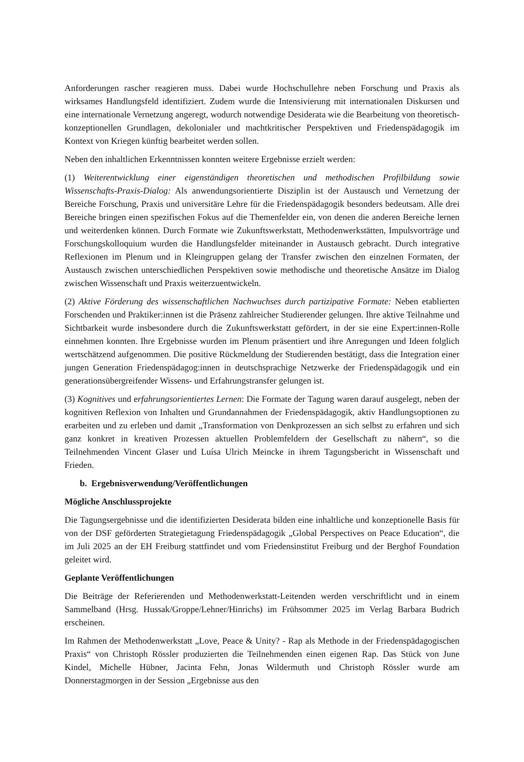Anforderungen rascher reagieren muss. Dabei wurde Hochschullehre neben Forschung und Praxis als wirksames Handlungsfeld identifiziert. Zudem wurde die Intensivierung mit internationalen Diskursen und eine internationale Vernetzung angeregt, wodurch notwendige Desiderata wie die Bearbeitung von theoretisch-konzeptionellen Grundlagen, dekolonialer und machtkritischer Perspektiven und Friedenspädagogik im Kontext von Kriegen künftig bearbeitet werden sollen.
Neben den inhaltlichen Erkenntnissen konnten weitere Ergebnisse erzielt werden:
(1) Weiterentwicklung einer eigenständigen theoretischen und methodischen Profilbildung sowie Wissenschafts-Praxis-Dialog: Als anwendungsorientierte Disziplin ist der Austausch und Vernetzung der Bereiche Forschung, Praxis und universitäre Lehre für die Friedenspädagogik besonders bedeutsam. Alle drei Bereiche bringen einen spezifischen Fokus auf die Themenfelder ein, von denen die anderen Bereiche lernen und weiterdenken können. Durch Formate wie Zukunftswerkstatt, Methodenwerkstätten, Impulsvorträge und Forschungskolloquium wurden die Handlungsfelder miteinander in Austausch gebracht. Durch integrative Reflexionen im Plenum und in Kleingruppen gelang der Transfer zwischen den einzelnen Formaten, der Austausch zwischen unterschiedlichen Perspektiven sowie methodische und theoretische Ansätze im Dialog zwischen Wissenschaft und Praxis weiterzuentwickeln.
(2) Aktive Förderung des wissenschaftlichen Nachwuchses durch partizipative Formate: Neben etablierten Forschenden und Praktiker:innen ist die Präsenz zahlreicher Studierender gelungen. Ihre aktive Teilnahme und Sichtbarkeit wurde insbesondere durch die Zukunftswerkstatt gefördert, in der sie eine Expert:innen-Rolle einnehmen konnten. Ihre Ergebnisse wurden im Plenum präsentiert und ihre Anregungen und Ideen folglich wertschätzend aufgenommen. Die positive Rückmeldung der Studierenden bestätigt, dass die Integration einer jungen Generation Friedenspädagog:innen in deutschsprachige Netzwerke der Friedenspädagogik und ein generationsübergreifender Wissens- und Erfahrungstransfer gelungen ist.
(3) Kognitives und erfahrungsorientiertes Lernen: Die Formate der Tagung waren darauf ausgelegt, neben der kognitiven Reflexion von Inhalten und Grundannahmen der Friedenspädagogik, aktiv Handlungsoptionen zu erarbeiten und zu erleben und damit „Transformation von Denkprozessen an sich selbst zu erfahren und sich ganz konkret in kreativen Prozessen aktuellen Problemfeldern der Gesellschaft zu nähern“, so die Teilnehmenden Vincent Glaser und Luísa Ulrich Meincke in ihrem Tagungsbericht in Wissenschaft und Frieden.
b. Ergebnisverwendung/Veröffentlichungen
Mögliche Anschlussprojekte
Die Tagungsergebnisse und die identifizierten Desiderata bilden eine inhaltliche und konzeptionelle Basis für von der DSF geförderten Strategietagung Friedenspädagogik „Global Perspectives on Peace Education“, die im Juli 2025 an der EH Freiburg stattfindet und vom Friedensinstitut Freiburg und der Berghof Foundation geleitet wird.
Geplante Veröffentlichungen
Die Beiträge der Referierenden und Methodenwerkstatt-Leitenden werden verschriftlicht und in einem Sammelband (Hrsg. Hussak/Groppe/Lehner/Hinrichs) im Frühsommer 2025 im Verlag Barbara Budrich erscheinen.
Im Rahmen der Methodenwerkstatt „Love, Peace & Unity? - Rap als Methode in der Friedenspädagogischen Praxis“ von Christoph Rössler produzierten die Teilnehmenden einen eigenen Rap. Das Stück von June Kindel, Michelle Hübner, Jacinta Fehn, Jonas Wildermuth und Christoph Rössler wurde am Donnerstagmorgen in der Session „Ergebnisse aus den